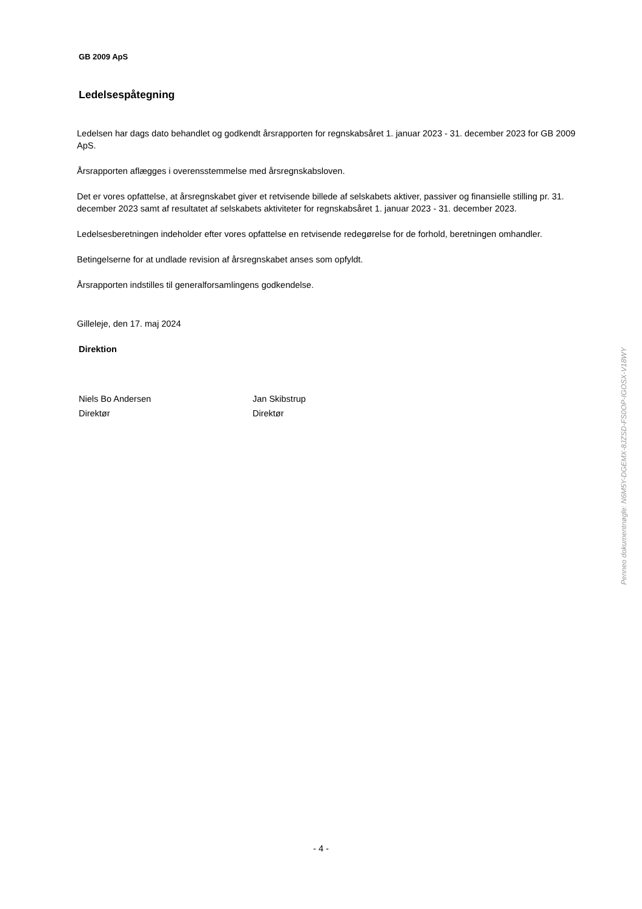GB 2009 ApS
Ledelsespåtegning
Ledelsen har dags dato behandlet og godkendt årsrapporten for regnskabsåret 1. januar 2023 - 31. december 2023 for GB 2009 ApS.
Årsrapporten aflægges i overensstemmelse med årsregnskabsloven.
Det er vores opfattelse, at årsregnskabet giver et retvisende billede af selskabets aktiver, passiver og finansielle stilling pr. 31. december 2023 samt af resultatet af selskabets aktiviteter for regnskabsåret 1. januar 2023 - 31. december 2023.
Ledelsesberetningen indeholder efter vores opfattelse en retvisende redegørelse for de forhold, beretningen omhandler.
Betingelserne for at undlade revision af årsregnskabet anses som opfyldt.
Årsrapporten indstilles til generalforsamlingens godkendelse.
Gilleleje, den 17. maj 2024
Direktion
Niels Bo Andersen
Direktør
Jan Skibstrup
Direktør
Penneo dokumentnøgle: N6M5Y-DGEMX-8JZSD-FS0OP-IGOSX-V18WY
- 4 -